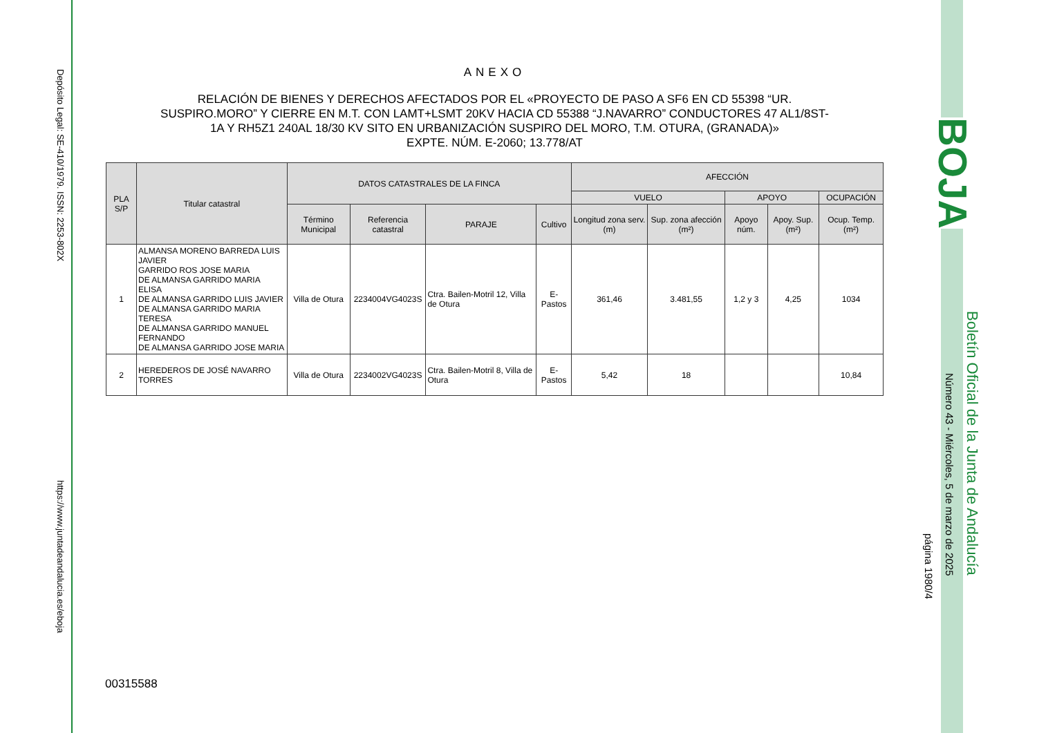Depósito Legal: SE-410/1979. ISSN: 2253-802X
https://www.juntadeandalucia.es/eboja
BOJA
Boletín Oficial de la Junta de Andalucía
Número 43 - Miércoles, 5 de marzo de 2025
página 1980/4
ANEXO
RELACIÓN DE BIENES Y DERECHOS AFECTADOS POR EL «PROYECTO DE PASO A SF6 EN CD 55398 “UR. SUSPIRO.MORO” Y CIERRE EN M.T. CON LAMT+LSMT 20KV HACIA CD 55388 “J.NAVARRO” CONDUCTORES 47 AL1/8ST-1A Y RH5Z1 240AL 18/30 KV SITO EN URBANIZACIÓN SUSPIRO DEL MORO, T.M. OTURA, (GRANADA)»
EXPTE. NÚM. E-2060; 13.778/AT
| PLA S/P | Titular catastral | DATOS CATASTRALES DE LA FINCA | | | | AFECCIÓN | | | | |
| --- | --- | --- | --- | --- | --- | --- | --- | --- | --- | --- |
| | | | | | | VUELO | | APOYO | | OCUPACIÓN |
| | | Término Municipal | Referencia catastral | PARAJE | Cultivo | Longitud zona serv. (m) | Sup. zona afección (m²) | Apoyo núm. | Apoy. Sup. (m²) | Ocup. Temp. (m²) |
| 1 | ALMANSA MORENO BARREDA LUIS JAVIER GARRIDO ROS JOSE MARIA DE ALMANSA GARRIDO MARIA ELISA DE ALMANSA GARRIDO LUIS JAVIER DE ALMANSA GARRIDO MARIA TERESA DE ALMANSA GARRIDO MANUEL FERNANDO DE ALMANSA GARRIDO JOSE MARIA | Villa de Otura | 2234004VG4023S | Ctra. Bailen-Motril 12, Villa de Otura | E-Pastos | 361,46 | 3.481,55 | 1,2 y 3 | 4,25 | 1034 |
| 2 | HEREDEROS DE JOSÉ NAVARRO TORRES | Villa de Otura | 2234002VG4023S | Ctra. Bailen-Motril 8, Villa de Otura | E-Pastos | 5,42 | 18 | | | 10,84 |
00315588